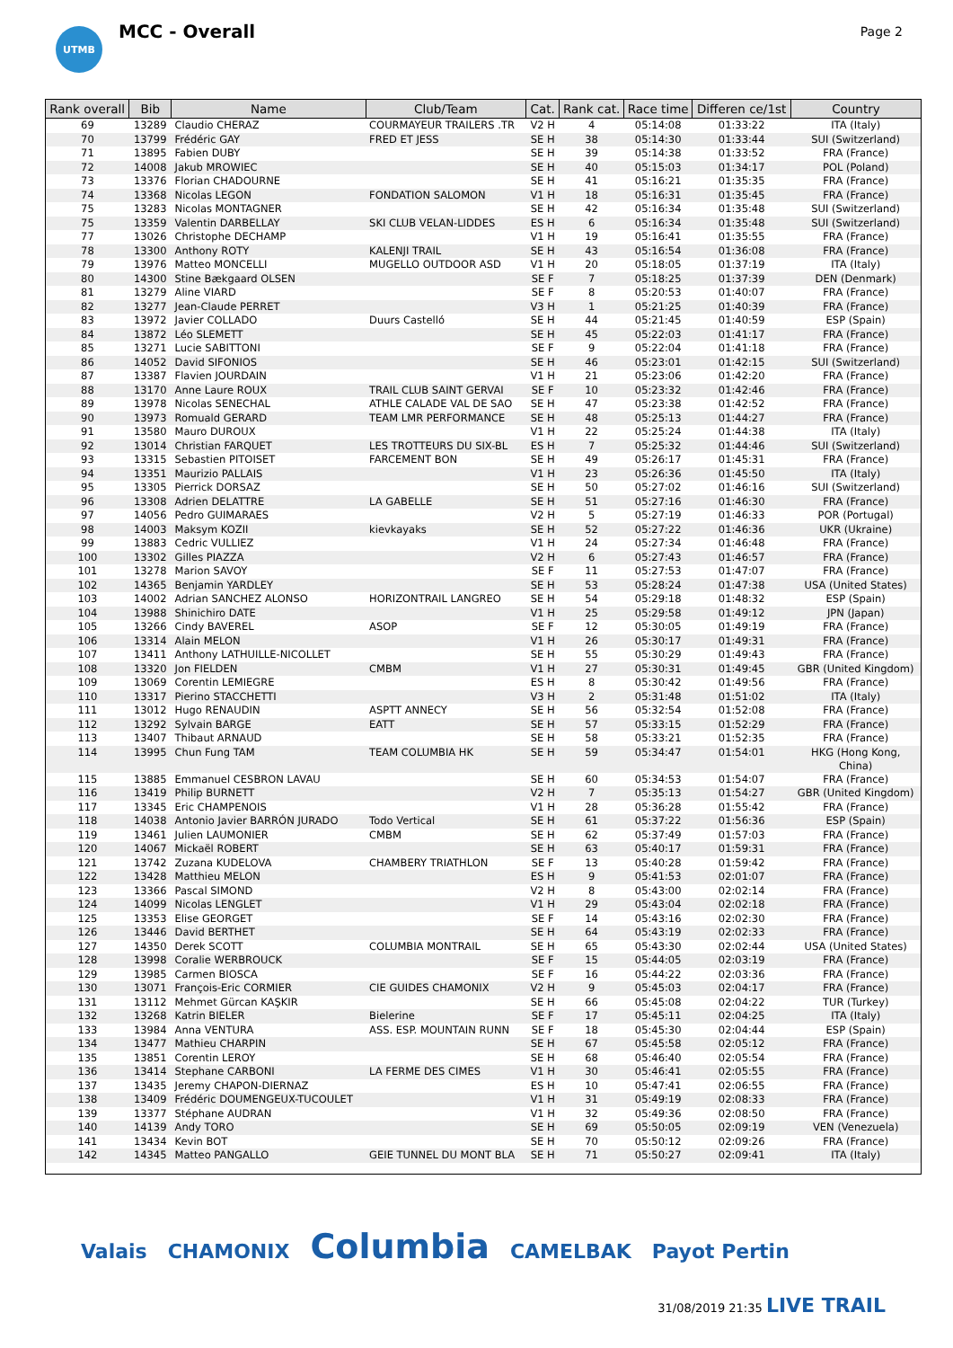UTMB
MCC - Overall
Page 2
| Rank overall | Bib | Name | Club/Team | Cat. | Rank cat. | Race time | Differen ce/1st | Country |
| --- | --- | --- | --- | --- | --- | --- | --- | --- |
| 69 | 13289 | Claudio CHERAZ | COURMAYEUR TRAILERS .TR | V2 H | 4 | 05:14:08 | 01:33:22 | ITA (Italy) |
| 70 | 13799 | Frédéric GAY | FRED ET JESS | SE H | 38 | 05:14:30 | 01:33:44 | SUI (Switzerland) |
| 71 | 13895 | Fabien DUBY | | SE H | 39 | 05:14:38 | 01:33:52 | FRA (France) |
| 72 | 14008 | Jakub MROWIEC | | SE H | 40 | 05:15:03 | 01:34:17 | POL (Poland) |
| 73 | 13376 | Florian CHADOURNE | | SE H | 41 | 05:16:21 | 01:35:35 | FRA (France) |
| 74 | 13368 | Nicolas LEGON | FONDATION SALOMON | V1 H | 18 | 05:16:31 | 01:35:45 | FRA (France) |
| 75 | 13283 | Nicolas MONTAGNER | | SE H | 42 | 05:16:34 | 01:35:48 | SUI (Switzerland) |
| 75 | 13359 | Valentin DARBELLAY | SKI CLUB VELAN-LIDDES | ES H | 6 | 05:16:34 | 01:35:48 | SUI (Switzerland) |
| 77 | 13026 | Christophe DECHAMP | | V1 H | 19 | 05:16:41 | 01:35:55 | FRA (France) |
| 78 | 13300 | Anthony ROTY | KALENJI TRAIL | SE H | 43 | 05:16:54 | 01:36:08 | FRA (France) |
| 79 | 13976 | Matteo MONCELLI | MUGELLO OUTDOOR ASD | V1 H | 20 | 05:18:05 | 01:37:19 | ITA (Italy) |
| 80 | 14300 | Stine Bækgaard OLSEN | | SE F | 7 | 05:18:25 | 01:37:39 | DEN (Denmark) |
| 81 | 13279 | Aline VIARD | | SE F | 8 | 05:20:53 | 01:40:07 | FRA (France) |
| 82 | 13277 | Jean-Claude PERRET | | V3 H | 1 | 05:21:25 | 01:40:39 | FRA (France) |
| 83 | 13972 | Javier COLLADO | Duurs Castelló | SE H | 44 | 05:21:45 | 01:40:59 | ESP (Spain) |
| 84 | 13872 | Léo SLEMETT | | SE H | 45 | 05:22:03 | 01:41:17 | FRA (France) |
| 85 | 13271 | Lucie SABITTONI | | SE F | 9 | 05:22:04 | 01:41:18 | FRA (France) |
| 86 | 14052 | David SIFONIOS | | SE H | 46 | 05:23:01 | 01:42:15 | SUI (Switzerland) |
| 87 | 13387 | Flavien JOURDAIN | | V1 H | 21 | 05:23:06 | 01:42:20 | FRA (France) |
| 88 | 13170 | Anne Laure ROUX | TRAIL CLUB SAINT GERVAI | SE F | 10 | 05:23:32 | 01:42:46 | FRA (France) |
| 89 | 13978 | Nicolas SENECHAL | ATHLE CALADE VAL DE SAO | SE H | 47 | 05:23:38 | 01:42:52 | FRA (France) |
| 90 | 13973 | Romuald GERARD | TEAM LMR PERFORMANCE | SE H | 48 | 05:25:13 | 01:44:27 | FRA (France) |
| 91 | 13580 | Mauro DUROUX | | V1 H | 22 | 05:25:24 | 01:44:38 | ITA (Italy) |
| 92 | 13014 | Christian FARQUET | LES TROTTEURS DU SIX-BL | ES H | 7 | 05:25:32 | 01:44:46 | SUI (Switzerland) |
| 93 | 13315 | Sebastien PITOISET | FARCEMENT BON | SE H | 49 | 05:26:17 | 01:45:31 | FRA (France) |
| 94 | 13351 | Maurizio PALLAIS | | V1 H | 23 | 05:26:36 | 01:45:50 | ITA (Italy) |
| 95 | 13305 | Pierrick DORSAZ | | SE H | 50 | 05:27:02 | 01:46:16 | SUI (Switzerland) |
| 96 | 13308 | Adrien DELATTRE | LA GABELLE | SE H | 51 | 05:27:16 | 01:46:30 | FRA (France) |
| 97 | 14056 | Pedro GUIMARAES | | V2 H | 5 | 05:27:19 | 01:46:33 | POR (Portugal) |
| 98 | 14003 | Maksym KOZII | kievkayaks | SE H | 52 | 05:27:22 | 01:46:36 | UKR (Ukraine) |
| 99 | 13883 | Cedric VULLIEZ | | V1 H | 24 | 05:27:34 | 01:46:48 | FRA (France) |
| 100 | 13302 | Gilles PIAZZA | | V2 H | 6 | 05:27:43 | 01:46:57 | FRA (France) |
| 101 | 13278 | Marion SAVOY | | SE F | 11 | 05:27:53 | 01:47:07 | FRA (France) |
| 102 | 14365 | Benjamin YARDLEY | | SE H | 53 | 05:28:24 | 01:47:38 | USA (United States) |
| 103 | 14002 | Adrian SANCHEZ ALONSO | HORIZONTRAIL LANGREO | SE H | 54 | 05:29:18 | 01:48:32 | ESP (Spain) |
| 104 | 13988 | Shinichiro DATE | | V1 H | 25 | 05:29:58 | 01:49:12 | JPN (Japan) |
| 105 | 13266 | Cindy BAVEREL | ASOP | SE F | 12 | 05:30:05 | 01:49:19 | FRA (France) |
| 106 | 13314 | Alain MELON | | V1 H | 26 | 05:30:17 | 01:49:31 | FRA (France) |
| 107 | 13411 | Anthony LATHUILLE-NICOLLET | | SE H | 55 | 05:30:29 | 01:49:43 | FRA (France) |
| 108 | 13320 | Jon FIELDEN | CMBM | V1 H | 27 | 05:30:31 | 01:49:45 | GBR (United Kingdom) |
| 109 | 13069 | Corentin LEMIEGRE | | ES H | 8 | 05:30:42 | 01:49:56 | FRA (France) |
| 110 | 13317 | Pierino STACCHETTI | | V3 H | 2 | 05:31:48 | 01:51:02 | ITA (Italy) |
| 111 | 13012 | Hugo RENAUDIN | ASPTT ANNECY | SE H | 56 | 05:32:54 | 01:52:08 | FRA (France) |
| 112 | 13292 | Sylvain BARGE | EATT | SE H | 57 | 05:33:15 | 01:52:29 | FRA (France) |
| 113 | 13407 | Thibaut ARNAUD | | SE H | 58 | 05:33:21 | 01:52:35 | FRA (France) |
| 114 | 13995 | Chun Fung TAM | TEAM COLUMBIA HK | SE H | 59 | 05:34:47 | 01:54:01 | HKG (Hong Kong, China) |
| 115 | 13885 | Emmanuel CESBRON LAVAU | | SE H | 60 | 05:34:53 | 01:54:07 | FRA (France) |
| 116 | 13419 | Philip BURNETT | | V2 H | 7 | 05:35:13 | 01:54:27 | GBR (United Kingdom) |
| 117 | 13345 | Eric CHAMPENOIS | | V1 H | 28 | 05:36:28 | 01:55:42 | FRA (France) |
| 118 | 14038 | Antonio Javier BARRÓN JURADO | Todo Vertical | SE H | 61 | 05:37:22 | 01:56:36 | ESP (Spain) |
| 119 | 13461 | Julien LAUMONIER | CMBM | SE H | 62 | 05:37:49 | 01:57:03 | FRA (France) |
| 120 | 14067 | Mickaël ROBERT | | SE H | 63 | 05:40:17 | 01:59:31 | FRA (France) |
| 121 | 13742 | Zuzana KUDELOVA | CHAMBERY TRIATHLON | SE F | 13 | 05:40:28 | 01:59:42 | FRA (France) |
| 122 | 13428 | Matthieu MELON | | ES H | 9 | 05:41:53 | 02:01:07 | FRA (France) |
| 123 | 13366 | Pascal SIMOND | | V2 H | 8 | 05:43:00 | 02:02:14 | FRA (France) |
| 124 | 14099 | Nicolas LENGLET | | V1 H | 29 | 05:43:04 | 02:02:18 | FRA (France) |
| 125 | 13353 | Elise GEORGET | | SE F | 14 | 05:43:16 | 02:02:30 | FRA (France) |
| 126 | 13446 | David BERTHET | | SE H | 64 | 05:43:19 | 02:02:33 | FRA (France) |
| 127 | 14350 | Derek SCOTT | COLUMBIA MONTRAIL | SE H | 65 | 05:43:30 | 02:02:44 | USA (United States) |
| 128 | 13998 | Coralie WERBROUCK | | SE F | 15 | 05:44:05 | 02:03:19 | FRA (France) |
| 129 | 13985 | Carmen BIOSCA | | SE F | 16 | 05:44:22 | 02:03:36 | FRA (France) |
| 130 | 13071 | François-Eric CORMIER | CIE GUIDES CHAMONIX | V2 H | 9 | 05:45:03 | 02:04:17 | FRA (France) |
| 131 | 13112 | Mehmet Gürcan KAŞKIR | | SE H | 66 | 05:45:08 | 02:04:22 | TUR (Turkey) |
| 132 | 13268 | Katrin BIELER | Bielerine | SE F | 17 | 05:45:11 | 02:04:25 | ITA (Italy) |
| 133 | 13984 | Anna VENTURA | ASS. ESP. MOUNTAIN RUNN | SE F | 18 | 05:45:30 | 02:04:44 | ESP (Spain) |
| 134 | 13477 | Mathieu CHARPIN | | SE H | 67 | 05:45:58 | 02:05:12 | FRA (France) |
| 135 | 13851 | Corentin LEROY | | SE H | 68 | 05:46:40 | 02:05:54 | FRA (France) |
| 136 | 13414 | Stephane CARBONI | LA FERME DES CIMES | V1 H | 30 | 05:46:41 | 02:05:55 | FRA (France) |
| 137 | 13435 | Jeremy CHAPON-DIERNAZ | | ES H | 10 | 05:47:41 | 02:06:55 | FRA (France) |
| 138 | 13409 | Frédéric DOUMENGEUX-TUCOULET | | V1 H | 31 | 05:49:19 | 02:08:33 | FRA (France) |
| 139 | 13377 | Stéphane AUDRAN | | V1 H | 32 | 05:49:36 | 02:08:50 | FRA (France) |
| 140 | 14139 | Andy TORO | | SE H | 69 | 05:50:05 | 02:09:19 | VEN (Venezuela) |
| 141 | 13434 | Kevin BOT | | SE H | 70 | 05:50:12 | 02:09:26 | FRA (France) |
| 142 | 14345 | Matteo PANGALLO | GEIE TUNNEL DU MONT BLA | SE H | 71 | 05:50:27 | 02:09:41 | ITA (Italy) |
Valais CHAMONIX Columbia CAMELBAK Payot Pertin
31/08/2019 21:35 LIVE TRAIL